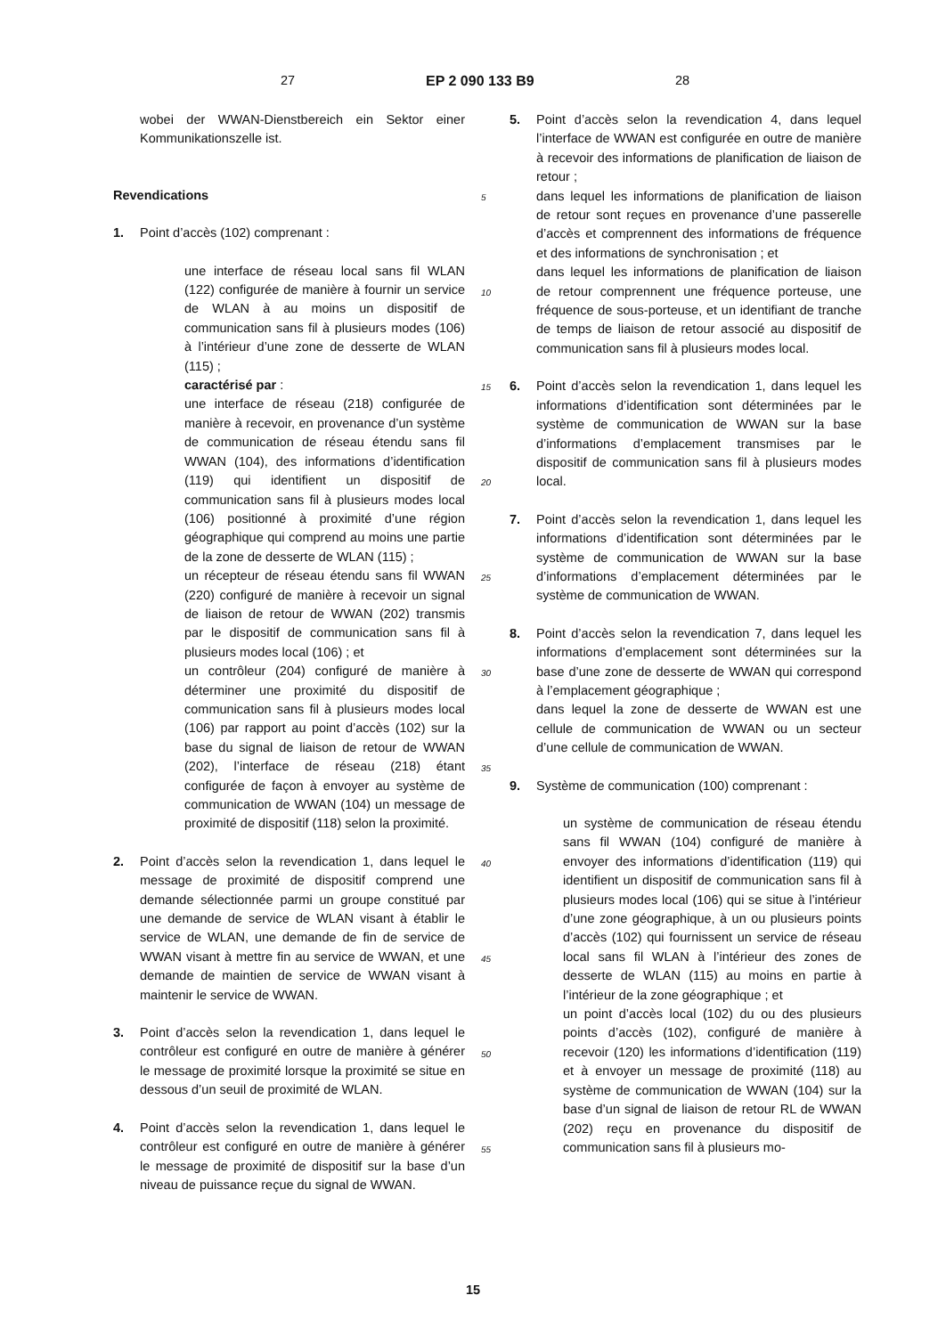27 EP 2 090 133 B9 28
wobei der WWAN-Dienstbereich ein Sektor einer Kommunikationszelle ist.
Revendications
1. Point d’accès (102) comprenant :
une interface de réseau local sans fil WLAN (122) configurée de manière à fournir un service de WLAN à au moins un dispositif de communication sans fil à plusieurs modes (106) à l’intérieur d’une zone de desserte de WLAN (115) ;
caractérisé par :
une interface de réseau (218) configurée de manière à recevoir, en provenance d’un système de communication de réseau étendu sans fil WWAN (104), des informations d’identification (119) qui identifient un dispositif de communication sans fil à plusieurs modes local (106) positionné à proximité d’une région géographique qui comprend au moins une partie de la zone de desserte de WLAN (115) ;
un récepteur de réseau étendu sans fil WWAN (220) configuré de manière à recevoir un signal de liaison de retour de WWAN (202) transmis par le dispositif de communication sans fil à plusieurs modes local (106) ; et
un contrôleur (204) configuré de manière à déterminer une proximité du dispositif de communication sans fil à plusieurs modes local (106) par rapport au point d’accès (102) sur la base du signal de liaison de retour de WWAN (202), l’interface de réseau (218) étant configurée de façon à envoyer au système de communication de WWAN (104) un message de proximité de dispositif (118) selon la proximité.
2. Point d’accès selon la revendication 1, dans lequel le message de proximité de dispositif comprend une demande sélectionnée parmi un groupe constitué par une demande de service de WLAN visant à établir le service de WLAN, une demande de fin de service de WWAN visant à mettre fin au service de WWAN, et une demande de maintien de service de WWAN visant à maintenir le service de WWAN.
3. Point d’accès selon la revendication 1, dans lequel le contrôleur est configuré en outre de manière à générer le message de proximité lorsque la proximité se situe en dessous d’un seuil de proximité de WLAN.
4. Point d’accès selon la revendication 1, dans lequel le contrôleur est configuré en outre de manière à générer le message de proximité de dispositif sur la base d’un niveau de puissance reçue du signal de WWAN.
5. Point d’accès selon la revendication 4, dans lequel l’interface de WWAN est configurée en outre de manière à recevoir des informations de planification de liaison de retour ;
dans lequel les informations de planification de liaison de retour sont reçues en provenance d’une passerelle d’accès et comprennent des informations de fréquence et des informations de synchronisation ; et
dans lequel les informations de planification de liaison de retour comprennent une fréquence porteuse, une fréquence de sous-porteuse, et un identifiant de tranche de temps de liaison de retour associé au dispositif de communication sans fil à plusieurs modes local.
6. Point d’accès selon la revendication 1, dans lequel les informations d’identification sont déterminées par le système de communication de WWAN sur la base d’informations d’emplacement transmises par le dispositif de communication sans fil à plusieurs modes local.
7. Point d’accès selon la revendication 1, dans lequel les informations d’identification sont déterminées par le système de communication de WWAN sur la base d’informations d’emplacement déterminées par le système de communication de WWAN.
8. Point d’accès selon la revendication 7, dans lequel les informations d’emplacement sont déterminées sur la base d’une zone de desserte de WWAN qui correspond à l’emplacement géographique ;
dans lequel la zone de desserte de WWAN est une cellule de communication de WWAN ou un secteur d’une cellule de communication de WWAN.
9. Système de communication (100) comprenant :
un système de communication de réseau étendu sans fil WWAN (104) configuré de manière à envoyer des informations d’identification (119) qui identifient un dispositif de communication sans fil à plusieurs modes local (106) qui se situe à l’intérieur d’une zone géographique, à un ou plusieurs points d’accès (102) qui fournissent un service de réseau local sans fil WLAN à l’intérieur des zones de desserte de WLAN (115) au moins en partie à l’intérieur de la zone géographique ; et
un point d’accès local (102) du ou des plusieurs points d’accès (102), configuré de manière à recevoir (120) les informations d’identification (119) et à envoyer un message de proximité (118) au système de communication de WWAN (104) sur la base d’un signal de liaison de retour RL de WWAN (202) reçu en provenance du dispositif de communication sans fil à plusieurs mo-
5
10
15
20
25
30
35
40
45
50
55
15